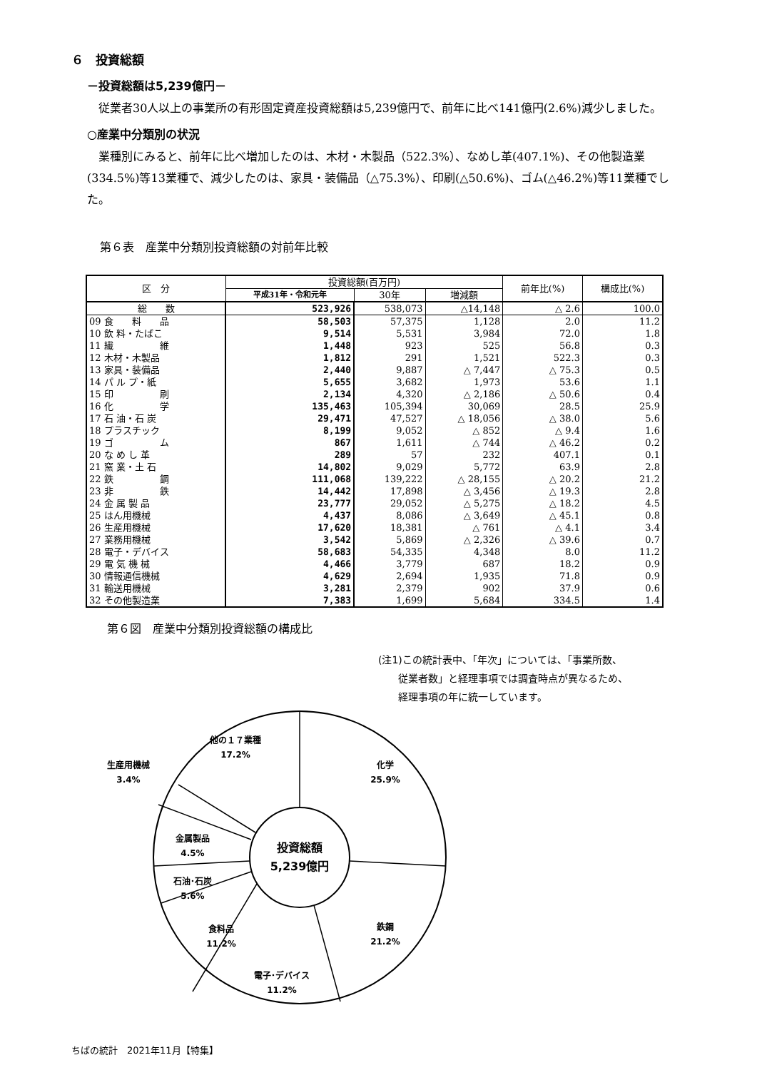６　投資総額
－投資総額は5,239億円－
従業者30人以上の事業所の有形固定資産投資総額は5,239億円で、前年に比べ141億円(2.6%)減少しました。
○産業中分類別の状況
業種別にみると、前年に比べ増加したのは、木材・木製品（522.3%）、なめし革(407.1%)、その他製造業(334.5%)等13業種で、減少したのは、家具・装備品（△75.3%）、印刷(△50.6%)、ゴム(△46.2%)等11業種でした。
第６表　産業中分類別投資総額の対前年比較
| 区 分 | 投資総額(百万円) | | | 前年比(%) | 構成比(%) |
| --- | --- | --- | --- | --- | --- |
| | 平成31年・令和元年 | 30年 | 増減額 | | |
| 総 数 | 523,926 | 538,073 | △14,148 | △ 2.6 | 100.0 |
| 09 食 料 品 | 58,503 | 57,375 | 1,128 | 2.0 | 11.2 |
| 10 飲 料・たばこ | 9,514 | 5,531 | 3,984 | 72.0 | 1.8 |
| 11 繊 維 | 1,448 | 923 | 525 | 56.8 | 0.3 |
| 12 木材・木製品 | 1,812 | 291 | 1,521 | 522.3 | 0.3 |
| 13 家具・装備品 | 2,440 | 9,887 | △ 7,447 | △ 75.3 | 0.5 |
| 14 パ ル プ・紙 | 5,655 | 3,682 | 1,973 | 53.6 | 1.1 |
| 15 印 刷 | 2,134 | 4,320 | △ 2,186 | △ 50.6 | 0.4 |
| 16 化 学 | 135,463 | 105,394 | 30,069 | 28.5 | 25.9 |
| 17 石 油・石 炭 | 29,471 | 47,527 | △ 18,056 | △ 38.0 | 5.6 |
| 18 プラスチック | 8,199 | 9,052 | △ 852 | △ 9.4 | 1.6 |
| 19 ゴ ム | 867 | 1,611 | △ 744 | △ 46.2 | 0.2 |
| 20 な め し 革 | 289 | 57 | 232 | 407.1 | 0.1 |
| 21 窯 業・土 石 | 14,802 | 9,029 | 5,772 | 63.9 | 2.8 |
| 22 鉄 鋼 | 111,068 | 139,222 | △ 28,155 | △ 20.2 | 21.2 |
| 23 非 鉄 | 14,442 | 17,898 | △ 3,456 | △ 19.3 | 2.8 |
| 24 金 属 製 品 | 23,777 | 29,052 | △ 5,275 | △ 18.2 | 4.5 |
| 25 はん用機械 | 4,437 | 8,086 | △ 3,649 | △ 45.1 | 0.8 |
| 26 生産用機械 | 17,620 | 18,381 | △ 761 | △ 4.1 | 3.4 |
| 27 業務用機械 | 3,542 | 5,869 | △ 2,326 | △ 39.6 | 0.7 |
| 28 電子・デバイス | 58,683 | 54,335 | 4,348 | 8.0 | 11.2 |
| 29 電 気 機 械 | 4,466 | 3,779 | 687 | 18.2 | 0.9 |
| 30 情報通信機械 | 4,629 | 2,694 | 1,935 | 71.8 | 0.9 |
| 31 輸送用機械 | 3,281 | 2,379 | 902 | 37.9 | 0.6 |
| 32 その他製造業 | 7,383 | 1,699 | 5,684 | 334.5 | 1.4 |
第６図　産業中分類別投資総額の構成比
(注1)この統計表中、「年次」については、「事業所数、
　　従業者数」と経理事項では調査時点が異なるため、
　　経理事項の年に統一しています。
投資総額
5,239億円
化学
25.9%
鉄鋼
21.2%
電子･デバイス
11.2%
食料品
11.2%
石油･石炭
5.6%
金属製品
4.5%
生産用機械
3.4%
他の１７業種
17.2%
ちばの統計　2021年11月【特集】